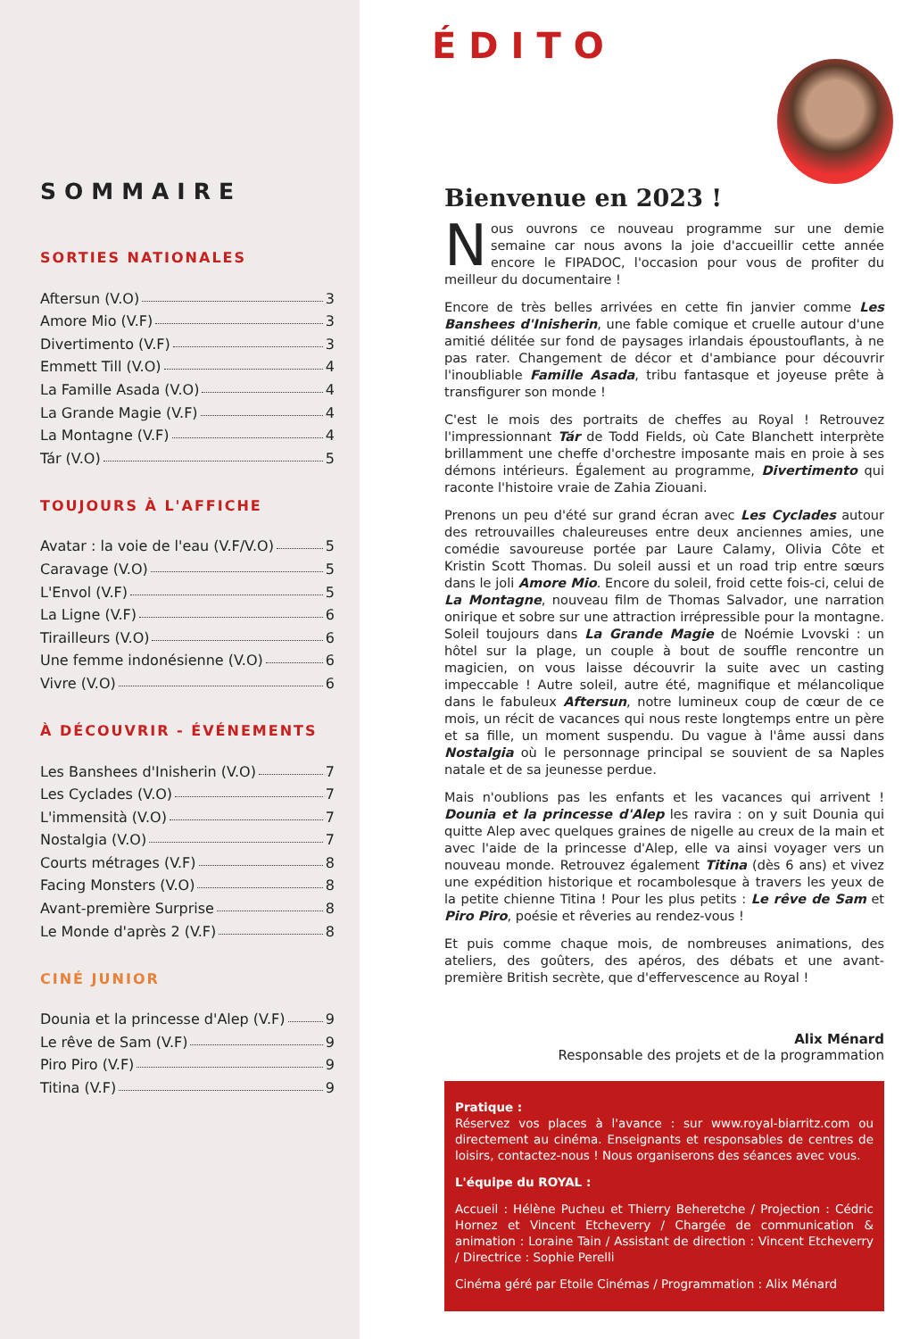SOMMAIRE
SORTIES NATIONALES
Aftersun (V.O) 3
Amore Mio (V.F) 3
Divertimento (V.F) 3
Emmett Till (V.O) 4
La Famille Asada (V.O) 4
La Grande Magie (V.F) 4
La Montagne (V.F) 4
Tár (V.O) 5
TOUJOURS À L'AFFICHE
Avatar : la voie de l'eau (V.F/V.O) 5
Caravage (V.O) 5
L'Envol (V.F) 5
La Ligne (V.F) 6
Tirailleurs (V.O) 6
Une femme indonésienne (V.O) 6
Vivre (V.O) 6
À DÉCOUVRIR - ÉVÉNEMENTS
Les Banshees d'Inisherin (V.O) 7
Les Cyclades (V.O) 7
L'immensità (V.O) 7
Nostalgia (V.O) 7
Courts métrages (V.F) 8
Facing Monsters (V.O) 8
Avant-première Surprise 8
Le Monde d'après 2 (V.F) 8
CINÉ JUNIOR
Dounia et la princesse d'Alep (V.F) 9
Le rêve de Sam (V.F) 9
Piro Piro (V.F) 9
Titina (V.F) 9
ÉDITO
Bienvenue en 2023 !
Nous ouvrons ce nouveau programme sur une demie semaine car nous avons la joie d'accueillir cette année encore le FIPADOC, l'occasion pour vous de profiter du meilleur du documentaire !
Encore de très belles arrivées en cette fin janvier comme Les Banshees d'Inisherin, une fable comique et cruelle autour d'une amitié délitée sur fond de paysages irlandais époustouflants, à ne pas rater. Changement de décor et d'ambiance pour découvrir l'inoubliable Famille Asada, tribu fantasque et joyeuse prête à transfigurer son monde !
C'est le mois des portraits de cheffes au Royal ! Retrouvez l'impressionnant Tár de Todd Fields, où Cate Blanchett interprète brillamment une cheffe d'orchestre imposante mais en proie à ses démons intérieurs. Également au programme, Divertimento qui raconte l'histoire vraie de Zahia Ziouani.
Prenons un peu d'été sur grand écran avec Les Cyclades autour des retrouvailles chaleureuses entre deux anciennes amies, une comédie savoureuse portée par Laure Calamy, Olivia Côte et Kristin Scott Thomas. Du soleil aussi et un road trip entre sœurs dans le joli Amore Mio. Encore du soleil, froid cette fois-ci, celui de La Montagne, nouveau film de Thomas Salvador, une narration onirique et sobre sur une attraction irrépressible pour la montagne. Soleil toujours dans La Grande Magie de Noémie Lvovski : un hôtel sur la plage, un couple à bout de souffle rencontre un magicien, on vous laisse découvrir la suite avec un casting impeccable ! Autre soleil, autre été, magnifique et mélancolique dans le fabuleux Aftersun, notre lumineux coup de cœur de ce mois, un récit de vacances qui nous reste longtemps entre un père et sa fille, un moment suspendu. Du vague à l'âme aussi dans Nostalgia où le personnage principal se souvient de sa Naples natale et de sa jeunesse perdue.
Mais n'oublions pas les enfants et les vacances qui arrivent ! Dounia et la princesse d'Alep les ravira : on y suit Dounia qui quitte Alep avec quelques graines de nigelle au creux de la main et avec l'aide de la princesse d'Alep, elle va ainsi voyager vers un nouveau monde. Retrouvez également Titina (dès 6 ans) et vivez une expédition historique et rocambolesque à travers les yeux de la petite chienne Titina ! Pour les plus petits : Le rêve de Sam et Piro Piro, poésie et rêveries au rendez-vous !
Et puis comme chaque mois, de nombreuses animations, des ateliers, des goûters, des apéros, des débats et une avant-première British secrète, que d'effervescence au Royal !
Alix Ménard
Responsable des projets et de la programmation
Pratique :
Réservez vos places à l'avance : sur www.royal-biarritz.com ou directement au cinéma. Enseignants et responsables de centres de loisirs, contactez-nous ! Nous organiserons des séances avec vous.
L'équipe du ROYAL :
Accueil : Hélène Pucheu et Thierry Beheretche / Projection : Cédric Hornez et Vincent Etcheverry / Chargée de communication & animation : Loraine Tain / Assistant de direction : Vincent Etcheverry / Directrice : Sophie Perelli
Cinéma géré par Etoile Cinémas / Programmation : Alix Ménard